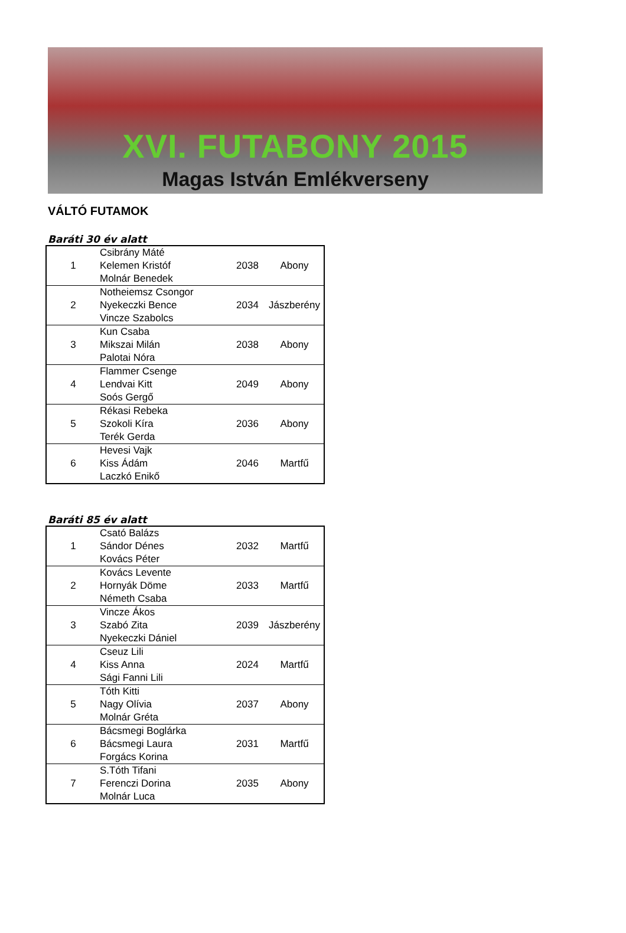XVI. FUTABONY 2015
Magas István Emlékverseny
VÁLTÓ FUTAMOK
Baráti 30 év alatt
| 1 | Csibrány Máté Kelemen Kristóf Molnár Benedek | 2038 | Abony |
| 2 | Notheiemsz Csongor Nyekeczki Bence Vincze Szabolcs | 2034 | Jászberény |
| 3 | Kun Csaba Mikszai Milán Palotai Nóra | 2038 | Abony |
| 4 | Flammer Csenge Lendvai Kitt Soós Gergő | 2049 | Abony |
| 5 | Rékasi Rebeka Szokoli Kíra Terék Gerda | 2036 | Abony |
| 6 | Hevesi Vajk Kiss Ádám Laczkó Enikő | 2046 | Martfű |
Baráti 85 év alatt
| 1 | Csató Balázs Sándor Dénes Kovács Péter | 2032 | Martfű |
| 2 | Kovács Levente Hornyák Döme Németh Csaba | 2033 | Martfű |
| 3 | Vincze Ákos Szabó Zita Nyekeczki Dániel | 2039 | Jászberény |
| 4 | Cseuz Lili Kiss Anna Sági Fanni Lili | 2024 | Martfű |
| 5 | Tóth Kitti Nagy Olívia Molnár Gréta | 2037 | Abony |
| 6 | Bácsmegi Boglárka Bácsmegi Laura Forgács Korina | 2031 | Martfű |
| 7 | S.Tóth Tifani Ferenczi Dorina Molnár Luca | 2035 | Abony |